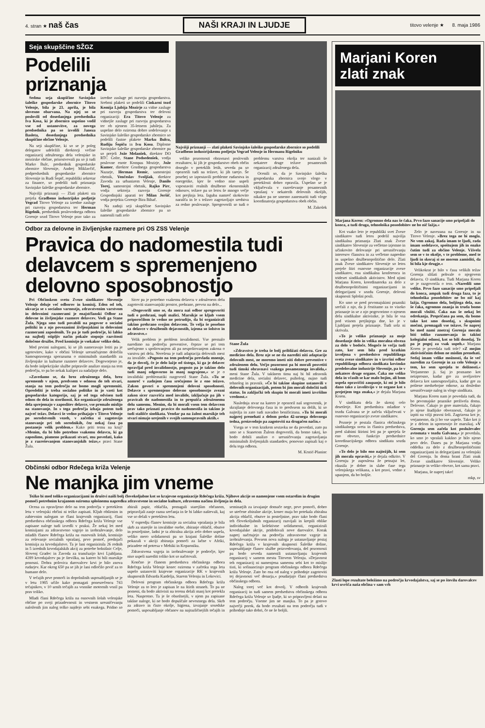4. stran ★ naš čas NAŠI KRAJI IN LJUDJE titovo velenje ★ 8. maja 1986
Seja skupščine SŽGZ
Podelili priznanja
Sedma seja skupščine Savinjsko šaleške gospodarske zbornice Titovo Velenje, bila je 23. aprila, je bila slovesno obarvana. Na njej so se poslovili od dosedanjega predsednika Iva Kosa, ki je zbornico uspešno vodil vse od ustanovitve, za novega predsednika pa so izvolili Janeza Basleta, dosedanjega predsednika skupščine občine Velenje.
Na seji skupščine, ki so se je poleg delegatov udeležili direktorji večine organizacij združenega dela velenjske in mozirske občine, prisostvovali pa so ji tudi Marko Bulc, predsednik gospodarske zbornice Slovenije, Andrej Miklavčič, podpredsednik gospodarske zbornice Slovenije in Rudi Šepič, republiški sekretar za finance, so podelili tudi priznanja Savinjsko šaleške gospodarske zbornice.
Najvišji priznanji — Zlati plaketi sta prejela Gradbeno industrijsko podjetje Vegrad Titovo Velenje za izredne zasluge pri razvoju gospodarstva ter Herman Rigelnik, predsednik poslovodnega odbora Gorenje sozd Titovo Velenje prav tako za izredne zasluge pri razvoju gospodarstva. Srebrni plaketi so podelili Cinkarni tozd Kemija Ljubija Mozirje za vidne zasluge pri razvoju gospodarstva ter delovni organizaciji Era Titovo Velenje za vidnejše zasluge pri razvoju gospodarstva ter ob njenem 35-letnem jubileju. Za uspešno delo oziroma dobro sodelovanje s Savinjsko šaleško gospodarsko zbornico so podelili častne plakete Marku Bulcu, Rudiju Šepiču in Ivu Kosu. Diplome Savinjsko šaleške gospodarske zbornice pa so prejeli Jože Melanšek, direktor DO RTC Golte, Stane Podsedenšek, vodja poslovne enote Kompas Mozirje, Jože Kumer, direktor Gozdnega gospodarstva Nazarje, Herman Remic, samostojni obrtnik, Venčeslav Svoljšak, direktor Zavoda za urbanizem Velenje, Danilo Torej, samostojni obrtnik, Rajko Pirc, vodja sektorja razvoja Gorenje Gospodinjski aparati ter Milan Jeršič, vodja projekta Gorenje Bira Bihač.
Na zadnji seji skupščine Savinjsko šaleške gospodarske zbornice pa so namenili tudi zelo
Najvišji priznanji — zlati plaketi Savinjsko šaleške gospodarske zbornice so podelili Gradbeno industrijskemu podjetju Vegrad Velenje in Hermanu Rigelniku
veliko pozornosti obravnavi poslovnih rezultatov, ki jih je gospodarstvo obeh občin doseglo v preteklih letih, seveda pa so opozorili tudi na težave, ki jih tarejo. Še posebej so izpostavili probleme rudarstva in energetike, kjer še vedno niso uspeli vzpostaviti realnih družbeno ekonomskih odnosov, težave pa so letos še mnogo večje kot prejšnja leta. Izguba namreč skokovito narašča in le s težavo zagotavljajo sredstva za redno poslovanje. Spregovorili so tudi o problemu varstva okolja ter nanizali še nekatere druge težave posameznih organizacij združenega dela.
Ocenili so, da je Savinjsko šaleška gospodarska zbornica svojo vlogo v preteklosti dobro opravila. Uspešno se je vključevala v razreševanje posameznih vprašanj v nekaterih delovnih okoljih, nikakor pa ne smemo zanemariti tudi vloge koordinatorja gospodarstva obeh občin.
M. Zakošek
Odbor za delovne in življenjske razmere pri OS ZSS Velenje
Pravica do nadomestila tudi delavcem s spremenjeno delovno sposobnostjo
Pri Občinskem svetu Zveze sindikatov Slovenije Velenje deluje več odborov in komisij. Eden od teh, ukvarja se s socialno varnostjo, zdravstvenim varstvom in delovnimi razmerami je enajstčlanski Odbor za delovne in življenjske razmere delavcev. Vodi ga Stane Žula. Njega smo tudi povabili na pogovor o socialni politiki in z njo povezanimi življenjskimi in delovnimi razmerami zaposlenih. To pa je tudi področje, ki lahko na najbolj otipljiv način pokaže stopnjo razvitosti določene družbe. Pred komisijo je vsekakor veliko dela.
Med prvimi nalogami, ki se jih nameravajo lotiti pa je ugotovitev, kako v občini Velenje uresničujemo določila Samoupravnega sporazuma o minimalnih standardih za življenjske in kulturne razmere delavcev. Dogovorjeno je, da bodo inšpekcijske službe pripravile analizo stanja na tem področju, to pa bo nekak kažipot za nadaljnje delo.
»Zavedamo se, da brez združenega dela, brez sprememb v njem, predvsem v odnosu do teh stvari, stanja na tem področju ne bomo mogli spremeniti. Opredeliti je treba socialno politiko in jo vzeti kot gospodarsko kategorijo, saj je od tega odvisen tudi odnos do dela in storilnosti. Ko organizacije združenega dela sprejemajo v zaposlitev delavce, vse premalo mislijo na stanovanje. In s tega področja izhaja potem tudi največ težav. Delavci še vedno prihajajo v Titovo Velenje po sorodstvenih vezeh, v začetku si zagotovijo stanovanje pri teh sorodnikih, čez nekaj časa pa postanejo velik problem.« Kako priti temu na kraj? »Menim, da bi bilo potrebno vsakemu delavcu, ki ga zaposlimo, pismeno prikazati stvari, mu povedati, kako je z razreševanjem stanovanjskih težav,« pravi Stane Žula.
Sicer pa je potrebno vsakemu delavcu v združenem delu zagotoviti stanovanjski prostor, prehrano, prevoz na delo...
»Dogovorili smo se, da mora naš odbor spregovoriti tudi o prehrani, topli malici. Marsikje se kljub vsem priporočilom še vedno ne potrudijo, da bi organizirali takšno prehrano svojim delavcem. To velja še posebno za delavce v družbenih dejavnostih, izjema so šolstvo in zdravstvo.«
Velik problem je problem invalidnosti. Vse premalo naredimo na področju preventive, čeprav se pri tem srečujemo s spoštovanjem ali pa nespoštovanjem zakona o varstvu pri delu. Nerešena je tudi adaptacija delovnih mest za invalide. »Pogosto na tem področju prevlada mnenje, da je dovolj, če je delo lažje od tistega, ki ga je delavec opravljal pred invalidnostjo, pogosto pa je takšno delo tudi manj odgovorno in manj nagrajeno,« se je o invalidski problematiki razgovoril Stane Žula. »Tu se namreč v zadnjem času srečujemo še z eno težavo. Zakon govori o spremenjeni delovni sposobnosti. Delavce s spremenjeno delovno sposobnostjo zvezni zakon sicer razvršča med invalide, izključuje pa jih v pravicah do nadomestila in to prepušča združenemu delu samemu. Menim, da bi morali vsem tem delavcem prav tako priznati pravico do nadomestila in takšno je tudi stališče sindikata. Vendar pa na žalost marsikje teh stvari nimajo urejenih v svojih samoupravnih aktih.«
Stane Žula
»Zdravstvo je treba še bolj približati delavcu. Gre za medicino dela. Brez nje se ne da narediti niti adaptacije delovnih mest, ne moremo imeti niti dobre preventive v združenem delu. Večjo pozornost pa bi morali posvetiti tudi timski obravnavi vsakega posameznega invalida,« meni Stane Žula. V takšnem timu naj bi bil zdravnik medicine dela, socialni delavec, psiholog, nujno tudi tehnolog in pravnik. »Če bi takšne skupine ustanovili v delovnih organizacijah, potem bi jim morali določiti tudi status. In zaključki teh skupin bi morali imeti izvršilno vrednost.«
Naslednja stvar na katero je opozoril naš sogovornik, je skrajšanje delovnega časa in to predvsem na delih, ki so najtežja in zato tudi navadno benificirana. »Tu bi morali najprej prenehati z delom preko 42-urnega delovnega tedna, proizvodnjo pa zagotoviti na drugačen način.«
Vsega se v tem kratkem sestavku ne da povedati, zato pa smo se s Stanetom Žulom dogovorili, da bomo takoj, ko bodo dobili analizo o uresničevanju zagotavljanja minimalnih življenjskih standardov, ponovno zapisali kaj o delu tega odbora.
M. Krstić-Planinc
Občinski odbor Rdečega križa Velenje
Ne manjka jim vneme
Težko bi med toliko organizacijami in društvi našli bolj človekoljubne kot so krajevne organizacije Rdečega križa. Njihove akcije so namenjene vsem ostarelim in drugim pomoči potrebnim krajanom oziroma splošnemu napredku zdravstvene in socialne kulture, zdravemu načinu življenja in dela.
Ocena za opravljeno delo na tem področju v preteklem letu v velenjski občini ni težko zapisati. Kljub obširnim in zahtevnim nalogam so člani krajevnih organizacij, člani predsedstva občinskega odbora Rdečega križa Velenje vse zapisane naloge tudi izvedli v praksi. Že nekaj let med komisijami za zdravstveno vzgojo in izobraževanje, delo mladih članov Rdečega križa na osnovnih šolah, komisijo za reševanje socialnih vprašanj, prvo pomoč, prednjači komisija za krvodajalstvo. Ta je lani organizirala 26 rednih in 5 izrednih krvodajalskih akcij za potrebe bolnišnic Celje, Slovenj Gradec in Zavoda za transfuzijo krvi Ljubljana. 4289 krvodajalcev pa je številka, na katero bi bili marsikje ponosni. Dobra polovica darovalcev krvi je bilo znova rudarjev. Kar okrog 650 pa se jih je lani odločilo prvič za to humano delo.
V tečajih prve pomoči in dopolnilnih usposabljanjih se je v letu 1985 učilo kako pomagati ponesrečencu 743 tečajnikov, v 10 urnih tečajih za voznike motornih vozil pa prav toliko.
Mladi člani Rdečega križa na osnovnih šolah velenjske občine po svoji prizadevnosti in vestnem uresničevanju naloženih jim nalog težko najdejo sebi enakega. Pridno so zbirali papir, oblačila, pomagali starejšim občanom, pripravljali zanje razna srečanja in še bi lahko naštevali, kaj vse so delali v preteklem letu.
V ospredju članov komisije za socialna vprašanja je bila skrb za starejše in invalidne osebe, zbiranje oblačil, obutve in posteljnine, ladni je ta zbiralna akcija zelo dobro uspela, veliko mero solidarnosti pa so krajani Šaleške doline pokazali v akciji zbiranja pomoči za lačne v Afriki, prizadete od potresa v Mehiki in Kopaoniku.
Zdravstvena vzgoja in izobraževanje je področje, kjer niso uspeli narediti toliko kot so načrtovali.
Končno je članom predsedstva občinskega odbora Rdečega križa Velenje konec oziroma v začetku tega leta uspelo ustanoviti krajevne organizacije RK v krajevnih skupnostih Edvarda Kardelja, Starem Velenju in Lokovici.
Delovni program občinskega odbora Rdečega križa Velenje za to leto je zapisan le na štirih straneh. To pa ne pomeni, da bodo aktivisti na terenu delali manj kot pretekla leta. Nasprotno. Ta je še obsežnejši, v njem pa zapisane takšne naloge, ki ne bodo dopuščale nevestnega dela. Skrb za zdravo in čisto okolje, higiena, izvajanje sosedske pomoči, usposabljanje občanov na najrazličnejših tečajih in seminarjih za izvajanje domače nege, prve pomoči, dobro so utečene zbiralne akcije, konec maja bo potekala zbiralna akcija oblačil, obutve in posteljnine, prav tako bodo člani teh človekoljubnih organizacij razvijali in krepili oblike individualne in kolektivne solidarnosti, organizirali krvodajalske akcije, pridobivali nove darovalce. Korak naprej načrtujejo na področju zdravstvene vzgoje in izobraževanja. Povsem nova naloga je ustanavljanje postaj Rdečega križa v krajevnih skupnosti Šaleške doline, usposabljanje članov službe poizvedovanja, del pozornosti pa bodo seveda namenili ustanavljanju krajevnih organizacij v samem mestu Titovem Velenju. »Dejavnost teh organizacij ni namenjena samemu sebi kot to mislijo tisti, ki sofinancirajo program občinskega odbora Rdečega križa Velenje. Zato bo ena od nalog v prihodnje zagotoviti tej dejavnosti več denarja,« poudarjajo člani predsedstva občinskega odbora.
Nalog torej več kot dovolj. V odborih krajevnih organizacij in tudi samem predsedstvu občinskega odbora Rdečega križa Velenje so ljudje, ki so pripravljeni delati na tem področju. Vneme jim ne manjka. To pa je gotovo največji porok, da bodo rezultati na tem področju tudi v prihodnje tako dobri, če ne še boljši.
Marjani Koren
zlati znak
Marjana Koren: »Ogromno dela nas še čaka. Prvo fazo sanacije smo pripeljali do konca, a tudi druga, tehnološka posodobitev ne bo nič lažja.«
Kot vsako leto je republiški svet Zveze sindikatov tudi letos podelil najvišja sindikalna priznanja Zlati znak Zveze sindikatov Slovenije za večletno izjemno in učinkovito delovanje pri uresničevanju interesov članstva in za večletno napredno in uspešno družbenopolitično delo. Zlati znak Zveze sindikatov Slovenije so letos prejele štiri osnovne organizacije zveze sindikatov, ena sindikalna konferenca in trideset sindikalnih aktivistov. Med njimi Marjana Koren, koordinatorka za delo z družbenopolitičnimi organizacijami in delegacijami v sozdu Gorenje, delovni skupnosti Splošni posli.
Ko smo se pred prvomajskimi prazniki srečali z njo, da ji čestitamo za to visoko priznanje in se z njo pogovorimo o njenem delu sindikalne aktivistke, je bila še vsa pod vtisom prejšnjega dne, ko je v Ljubljani prejela priznanje. Tudi solz ni skrivala.
»To je veliko priznanje za moje dosedanje delo in velika moralna obveza za delo v bodoče. Mogoče še večja tudi zato, ker sem bila pred kratkim izvoljena v predsedstvo republiškega sveta zveze sindikatov in v izvršni odbor republiškega odbora sindikata kovinsko predelovalne industrije Slovenije, pa še v nekatere druge organe. Čaka me veliko dela in včasih se kar malo bojim, ali bom uspela opravičiti zaupanje, ki mi je bilo dano tako z izvolitvijo v te organe kot s prejetjem tega znaka,« je dejala Marjana Koren.
V sindikatu dela že skoraj celo desetletje. Kot predsednica mladine v tozdu Galvana se je začela vključevati v osnovno organizacijo zveze sindikatov.
Pozneje je postala članica občinskega sindikalnega sveta in članica predsedstva, pred slabimi štirimi leti pa je sprejela še eno obvezo, funkcijo predsednice koordinacijskega odbora sindikata sozda Gorenje.
»To delo je bilo eno najtežjih, ki sem jih morala opraviti,« je dejala odkrito. V Gorenju je zaposlena že petnajst let, okusila je dobre in slabe čase tega velenjskega velikana, a kot pravi, vedno z upanjem, da bo boljše.
Zelo je navezana na Gorenje in na Titovo Velenje. »Brez tega ne bi mogla. Ne vem zakaj. Rada imam te ljudi, rada imam sodelavce, spoštujem jih in enako čutim tudi za občino Velenje. Vživela sem se v to okolje, v te probleme, med te ljudi in skoraj si ne morem zamisliti, da bi bila kje drugje.«
Velikokrat je bilo v času velikih težav Gorenja slišati pohvale o njegovem delavcu. O sindikatu. Tudi Marjana Koren se je razgovorila o tem. »Naredili smo veliko. Prvo fazo sanacije smo pripeljali do konca, ampak tudi druga faza, to je tehnološka posodobitev ne bo nič kaj lažja. Ogromno dela, boljšega dela, nas še čaka, ogromno znanja in truda bomo morali vložiti. Čaka nas še nekaj let odrekanja. Prepričana pa sem, da bomo tako kot smo dosedaj, s skupnimi močmi, premagali vse težave. Še naprej bo med nami znotraj Gorenja morala biti toliko razumevanja in takšni kolegialni odnosi, kot so bili dosedaj. To pa je pogoj za vsak uspeh.« Marjana Koren je povedala tudi tole? »Z mojim aktivističnim delom ne mislim prenehati. Sedaj imam velike možnosti, da še več naredim za Gorenje in za celo Velenje s tem, ko sem sprejela te dolžnosti.« Verjamemo ji. Saj jo poznamo kot neizprosno, kadar gre za uveljavitev delavca kot samoupravljalca, kadar gre za poštene medsebojne odnose, za dosledno uresničevanje nalog in vloge sindikata.
Marjana Koren nam je povedala tudi, da bo prvomajske praznike preživela doma. Delovno. Čakajo jo gore materiala, čakajo jo njene študijske obveznosti, čakajo jo izpiti na višji pravni šoli. Zagrizena kot je, verjamemo, da ji bo vse uspelo. Tako kot ji je z delom in upornostjo že marsikaj. »V Gorenju sem začela kot posluževalec avtomata v tozdu Galvana,« je povedala, ko smo jo vprašali kakšno je bilo njeno prvo delo. Danes pa je Marjana vodja oddelka za delo z družbenopolitičnimi organizacijami in delegacijami za velenjski del Gorenja. In doma hrani Zlati znak Zveze sindikatov Slovenije. Veliko priznanje in veliko obvezo, kot sama pravi.
Marjana, še naprej tako!
mkp, sv
Zlasti lepe rezultate beležimo na področju krvodajalstva, saj se po številu darovalcev krvi uvršča naša občina v sam vrh